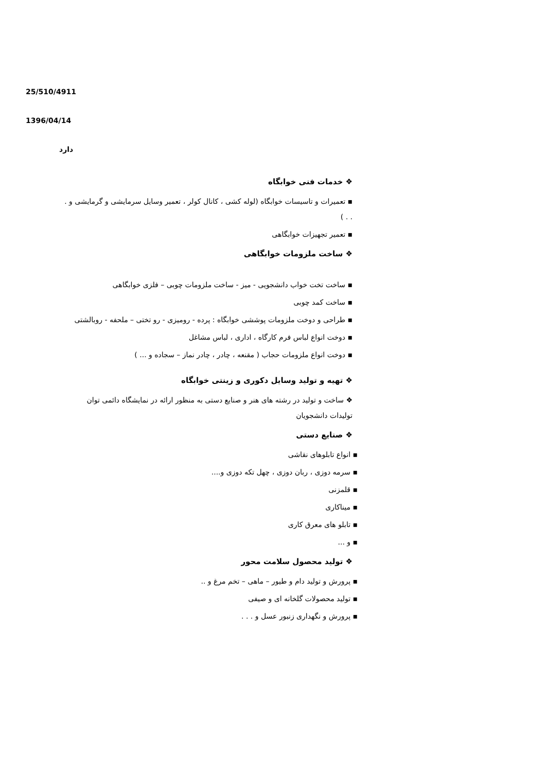25/510/4911
1396/04/14
دارد
❖ خدمات فنی خوابگاه
▪ تعمیرات و تاسیسات خوابگاه (لوله کشی ، کانال کولر ، تعمیر وسایل سرمایشی و گرمایشی و . . . )
▪ تعمیر تجهیزات خوابگاهی
❖ ساخت ملزومات خوابگاهی
▪ ساخت تخت خواب دانشجویی - میز - ساخت ملزومات چوبی – فلزی خوابگاهی
▪ ساخت کمد چوبی
▪ طراحی و دوخت ملزومات پوششی خوابگاه : پرده - رومیزی - رو تختی – ملحفه - روبالشتی
▪ دوخت انواع لباس فرم کارگاه ، اداری ، لباس مشاغل
▪ دوخت انواع ملزومات حجاب ( مقنعه ، چادر ، چادر نماز – سجاده و ... )
❖ تهیه و تولید وسایل دکوری و زینتی خوابگاه
❖ ساخت و تولید در رشته های هنر و صنایع دستی به منظور ارائه در نمایشگاه دائمی توان تولیدات دانشجویان
❖ صنایع دستی
▪ انواع تابلوهای نقاشی
▪ سرمه دوزی ، ربان دوزی ، چهل تکه دوزی و....
▪ قلمزنی
▪ میناکاری
▪ تابلو های معرق کاری
▪ و ...
❖ تولید محصول سلامت محور
▪ پرورش و تولید دام و طیور – ماهی – تخم مرغ و ..
▪ تولید محصولات گلخانه ای و صیفی
▪ پرورش و نگهداری زنبور عسل و . . .